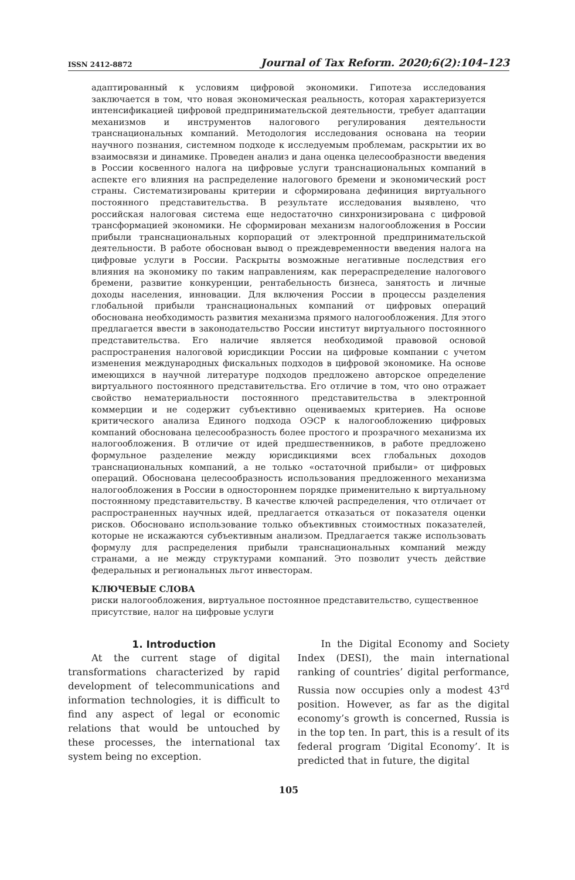ISSN 2412-8872 Journal of Tax Reform. 2020;6(2):104–123
адаптированный к условиям цифровой экономики. Гипотеза исследования заключается в том, что новая экономическая реальность, которая характеризуется интенсификацией цифровой предпринимательской деятельности, требует адаптации механизмов и инструментов налогового регулирования деятельности транснациональных компаний. Методология исследования основана на теории научного познания, системном подходе к исследуемым проблемам, раскрытии их во взаимосвязи и динамике. Проведен анализ и дана оценка целесообразности введения в России косвенного налога на цифровые услуги транснациональных компаний в аспекте его влияния на распределение налогового бремени и экономический рост страны. Систематизированы критерии и сформирована дефиниция виртуального постоянного представительства. В результате исследования выявлено, что российская налоговая система еще недостаточно синхронизирована с цифровой трансформацией экономики. Не сформирован механизм налогообложения в России прибыли транснациональных корпораций от электронной предпринимательской деятельности. В работе обоснован вывод о преждевременности введения налога на цифровые услуги в России. Раскрыты возможные негативные последствия его влияния на экономику по таким направлениям, как перераспределение налогового бремени, развитие конкуренции, рентабельность бизнеса, занятость и личные доходы населения, инновации. Для включения России в процессы разделения глобальной прибыли транснациональных компаний от цифровых операций обоснована необходимость развития механизма прямого налогообложения. Для этого предлагается ввести в законодательство России институт виртуального постоянного представительства. Его наличие является необходимой правовой основой распространения налоговой юрисдикции России на цифровые компании с учетом изменения международных фискальных подходов в цифровой экономике. На основе имеющихся в научной литературе подходов предложено авторское определение виртуального постоянного представительства. Его отличие в том, что оно отражает свойство нематериальности постоянного представительства в электронной коммерции и не содержит субъективно оцениваемых критериев. На основе критического анализа Единого подхода ОЭСР к налогообложению цифровых компаний обоснована целесообразность более простого и прозрачного механизма их налогообложения. В отличие от идей предшественников, в работе предложено формульное разделение между юрисдикциями всех глобальных доходов транснациональных компаний, а не только «остаточной прибыли» от цифровых операций. Обоснована целесообразность использования предложенного механизма налогообложения в России в одностороннем порядке применительно к виртуальному постоянному представительству. В качестве ключей распределения, что отличает от распространенных научных идей, предлагается отказаться от показателя оценки рисков. Обосновано использование только объективных стоимостных показателей, которые не искажаются субъективным анализом. Предлагается также использовать формулу для распределения прибыли транснациональных компаний между странами, а не между структурами компаний. Это позволит учесть действие федеральных и региональных льгот инвесторам.
КЛЮЧЕВЫЕ СЛОВА
риски налогообложения, виртуальное постоянное представительство, существенное присутствие, налог на цифровые услуги
1. Introduction
At the current stage of digital transformations characterized by rapid development of telecommunications and information technologies, it is difficult to find any aspect of legal or economic relations that would be untouched by these processes, the international tax system being no exception.
In the Digital Economy and Society Index (DESI), the main international ranking of countries’ digital performance, Russia now occupies only a modest 43<sup>rd</sup> position. However, as far as the digital economy’s growth is concerned, Russia is in the top ten. In part, this is a result of its federal program ‘Digital Economy’. It is predicted that in future, the digital
105